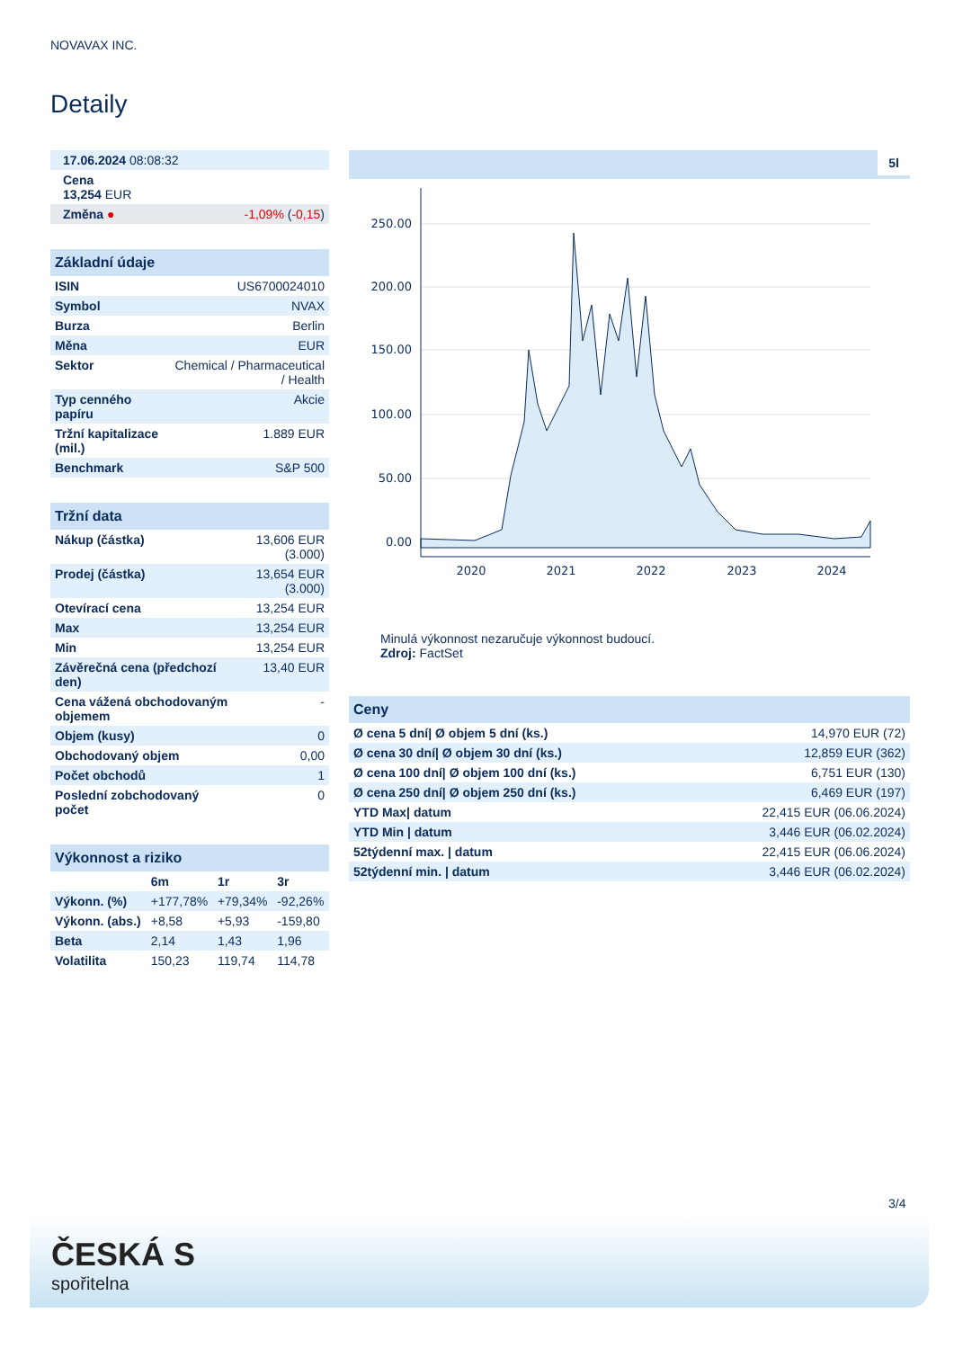NOVAVAX INC.
Detaily
| 17.06.2024 08:08:32 | |
| Cena 13,254 EUR | |
| Změna ● | -1,09% ( -0,15 ) |
| Základní údaje | |
| --- | --- |
| ISIN | US6700024010 |
| Symbol | NVAX |
| Burza | Berlin |
| Měna | EUR |
| Sektor | Chemical / Pharmaceutical / Health |
| Typ cenného papíru | Akcie |
| Tržní kapitalizace (mil.) | 1.889 EUR |
| Benchmark | S&P 500 |
| Tržní data | |
| --- | --- |
| Nákup (částka) | 13,606 EUR (3.000) |
| Prodej (částka) | 13,654 EUR (3.000) |
| Otevírací cena | 13,254 EUR |
| Max | 13,254 EUR |
| Min | 13,254 EUR |
| Závěrečná cena (předchozí den) | 13,40 EUR |
| Cena vážená obchodovaným objemem | - |
| Objem (kusy) | 0 |
| Obchodovaný objem | 0,00 |
| Počet obchodů | 1 |
| Poslední zobchodovaný počet | 0 |
| Výkonnost a riziko | | | |
| --- | --- | --- | --- |
| | 6m | 1r | 3r |
| Výkonn. (%) | +177,78% | +79,34% | -92,26% |
| Výkonn. (abs.) | +8,58 | +5,93 | -159,80 |
| Beta | 2,14 | 1,43 | 1,96 |
| Volatilita | 150,23 | 119,74 | 114,78 |
5l
250.00
200.00
150.00
100.00
50.00
0.00
2020
2021
2022
2023
2024
Minulá výkonnost nezaručuje výkonnost budoucí.
Zdroj: FactSet
| Ceny | |
| --- | --- |
| Ø cena 5 dní/ Ø objem 5 dní (ks.) | 14,970 EUR (72) |
| Ø cena 30 dní/ Ø objem 30 dní (ks.) | 12,859 EUR (362) |
| Ø cena 100 dní/ Ø objem 100 dní (ks.) | 6,751 EUR (130) |
| Ø cena 250 dní/ Ø objem 250 dní (ks.) | 6,469 EUR (197) |
| YTD Max/ datum | 22,415 EUR (06.06.2024) |
| YTD Min / datum | 3,446 EUR (06.02.2024) |
| 52týdenní max. / datum | 22,415 EUR (06.06.2024) |
| 52týdenní min. / datum | 3,446 EUR (06.02.2024) |
3/4
ČESKÁ S
spořitelna